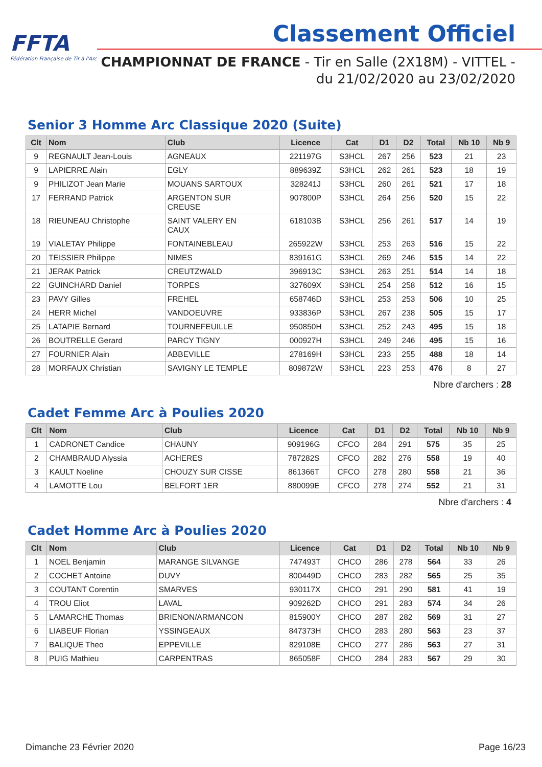FFTA
Fédération Française de Tir à l'Arc
Classement Officiel
CHAMPIONNAT DE FRANCE - Tir en Salle (2X18M) - VITTEL -
du 21/02/2020 au 23/02/2020
Senior 3 Homme Arc Classique 2020 (Suite)
| Clt | Nom | Club | Licence | Cat | D1 | D2 | Total | Nb 10 | Nb 9 |
| --- | --- | --- | --- | --- | --- | --- | --- | --- | --- |
| 9 | REGNAULT Jean-Louis | AGNEAUX | 221197G | S3HCL | 267 | 256 | 523 | 21 | 23 |
| 9 | LAPIERRE Alain | EGLY | 889639Z | S3HCL | 262 | 261 | 523 | 18 | 19 |
| 9 | PHILIZOT Jean Marie | MOUANS SARTOUX | 328241J | S3HCL | 260 | 261 | 521 | 17 | 18 |
| 17 | FERRAND Patrick | ARGENTON SUR CREUSE | 907800P | S3HCL | 264 | 256 | 520 | 15 | 22 |
| 18 | RIEUNEAU Christophe | SAINT VALERY EN CAUX | 618103B | S3HCL | 256 | 261 | 517 | 14 | 19 |
| 19 | VIALETAY Philippe | FONTAINEBLEAU | 265922W | S3HCL | 253 | 263 | 516 | 15 | 22 |
| 20 | TEISSIER Philippe | NIMES | 839161G | S3HCL | 269 | 246 | 515 | 14 | 22 |
| 21 | JERAK Patrick | CREUTZWALD | 396913C | S3HCL | 263 | 251 | 514 | 14 | 18 |
| 22 | GUINCHARD Daniel | TORPES | 327609X | S3HCL | 254 | 258 | 512 | 16 | 15 |
| 23 | PAVY Gilles | FREHEL | 658746D | S3HCL | 253 | 253 | 506 | 10 | 25 |
| 24 | HERR Michel | VANDOEUVRE | 933836P | S3HCL | 267 | 238 | 505 | 15 | 17 |
| 25 | LATAPIE Bernard | TOURNEFEUILLE | 950850H | S3HCL | 252 | 243 | 495 | 15 | 18 |
| 26 | BOUTRELLE Gerard | PARCY TIGNY | 000927H | S3HCL | 249 | 246 | 495 | 15 | 16 |
| 27 | FOURNIER Alain | ABBEVILLE | 278169H | S3HCL | 233 | 255 | 488 | 18 | 14 |
| 28 | MORFAUX Christian | SAVIGNY LE TEMPLE | 809872W | S3HCL | 223 | 253 | 476 | 8 | 27 |
Nbre d'archers : 28
Cadet Femme Arc à Poulies 2020
| Clt | Nom | Club | Licence | Cat | D1 | D2 | Total | Nb 10 | Nb 9 |
| --- | --- | --- | --- | --- | --- | --- | --- | --- | --- |
| 1 | CADRONET Candice | CHAUNY | 909196G | CFCO | 284 | 291 | 575 | 35 | 25 |
| 2 | CHAMBRAUD Alyssia | ACHERES | 787282S | CFCO | 282 | 276 | 558 | 19 | 40 |
| 3 | KAULT Noeline | CHOUZY SUR CISSE | 861366T | CFCO | 278 | 280 | 558 | 21 | 36 |
| 4 | LAMOTTE Lou | BELFORT 1ER | 880099E | CFCO | 278 | 274 | 552 | 21 | 31 |
Nbre d'archers : 4
Cadet Homme Arc à Poulies 2020
| Clt | Nom | Club | Licence | Cat | D1 | D2 | Total | Nb 10 | Nb 9 |
| --- | --- | --- | --- | --- | --- | --- | --- | --- | --- |
| 1 | NOEL Benjamin | MARANGE SILVANGE | 747493T | CHCO | 286 | 278 | 564 | 33 | 26 |
| 2 | COCHET Antoine | DUVY | 800449D | CHCO | 283 | 282 | 565 | 25 | 35 |
| 3 | COUTANT Corentin | SMARVES | 930117X | CHCO | 291 | 290 | 581 | 41 | 19 |
| 4 | TROU Eliot | LAVAL | 909262D | CHCO | 291 | 283 | 574 | 34 | 26 |
| 5 | LAMARCHE Thomas | BRIENON/ARMANCON | 815900Y | CHCO | 287 | 282 | 569 | 31 | 27 |
| 6 | LIABEUF Florian | YSSINGEAUX | 847373H | CHCO | 283 | 280 | 563 | 23 | 37 |
| 7 | BALIQUE Theo | EPPEVILLE | 829108E | CHCO | 277 | 286 | 563 | 27 | 31 |
| 8 | PUIG Mathieu | CARPENTRAS | 865058F | CHCO | 284 | 283 | 567 | 29 | 30 |
Dimanche 23 Février 2020 Page 16/23